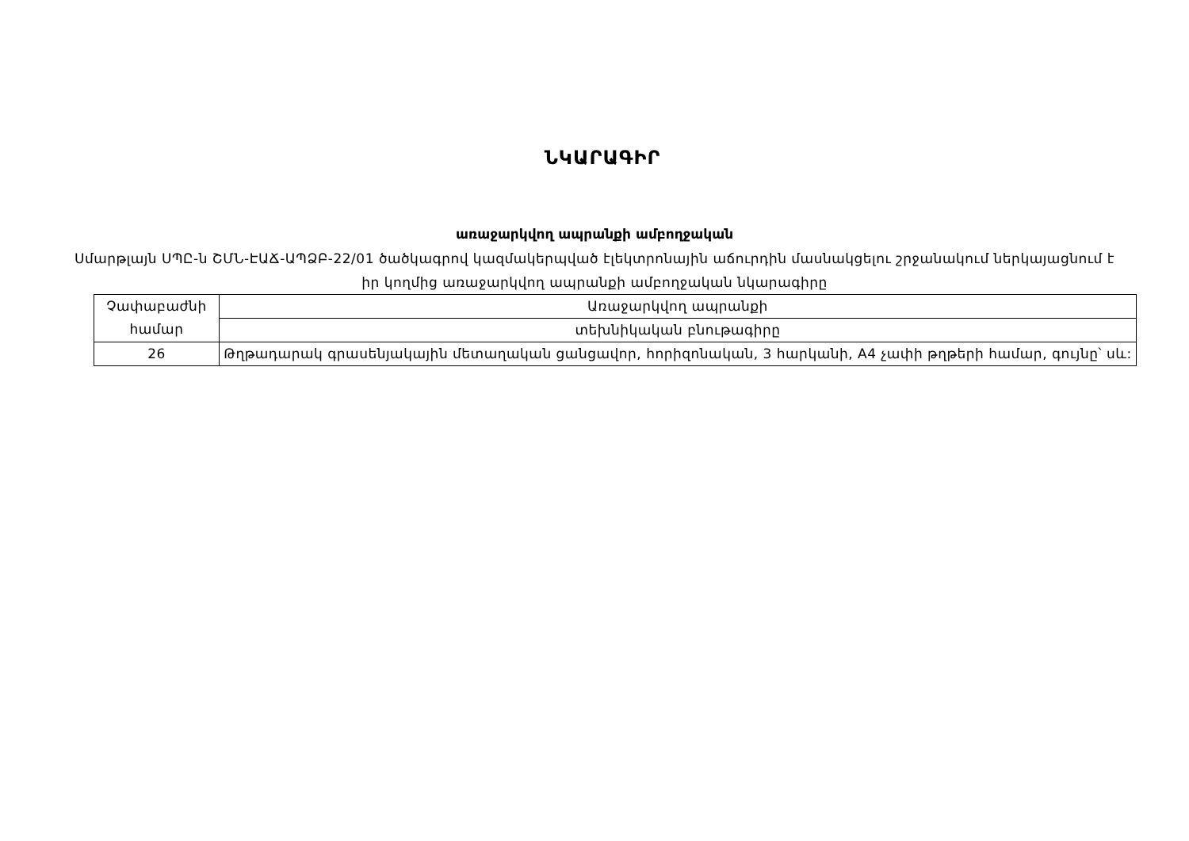ՆԿԱՐԱԳԻՐ
առաջարկվող ապրանքի ամբողջական
Սմարթլայն ՍՊԸ-ն ՇՄՆ-ԷԱՃ-ԱՊՁԲ-22/01 ծածկագրով կազմակերպված էլեկտրոնային աճուրդին մասնակցելու շրջանակում ներկայացնում է իր կողմից առաջարկվող ապրանքի ամբողջական նկարագիրը
| Չափաբաժնի համար | Առաջարկվող ապրանքի |
| | տեխնիկական բնութագիրը |
| 26 | Թղթադարակ գրասենյակային մետաղական ցանցավոր, հորիզոնական, 3 հարկանի, A4 չափի թղթերի համար, գույնը՝ սև: |